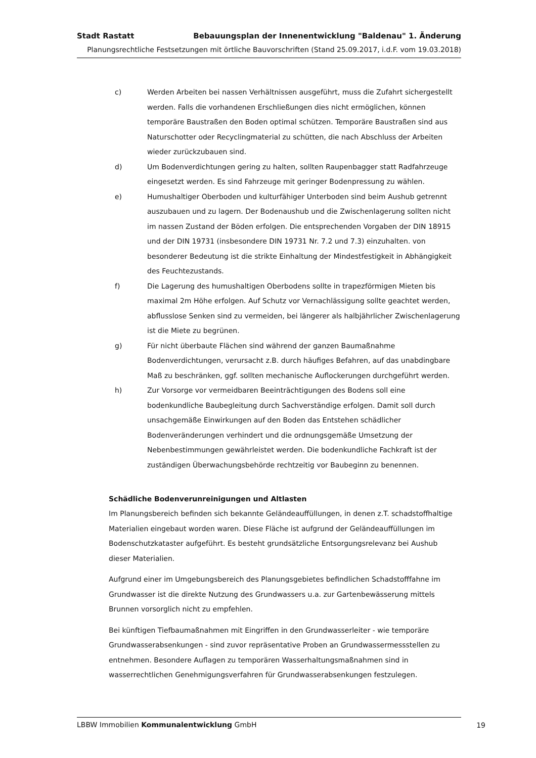Stadt Rastatt Bebauungsplan der Innenentwicklung "Baldenau" 1. Änderung
Planungsrechtliche Festsetzungen mit örtliche Bauvorschriften (Stand 25.09.2017, i.d.F. vom 19.03.2018)
c) Werden Arbeiten bei nassen Verhältnissen ausgeführt, muss die Zufahrt sichergestellt werden. Falls die vorhandenen Erschließungen dies nicht ermöglichen, können temporäre Baustraßen den Boden optimal schützen. Temporäre Baustraßen sind aus Naturschotter oder Recyclingmaterial zu schütten, die nach Abschluss der Arbeiten wieder zurückzubauen sind.
d) Um Bodenverdichtungen gering zu halten, sollten Raupenbagger statt Radfahrzeuge eingesetzt werden. Es sind Fahrzeuge mit geringer Bodenpressung zu wählen.
e) Humushaltiger Oberboden und kulturfähiger Unterboden sind beim Aushub getrennt auszubauen und zu lagern. Der Bodenaushub und die Zwischenlagerung sollten nicht im nassen Zustand der Böden erfolgen. Die entsprechenden Vorgaben der DIN 18915 und der DIN 19731 (insbesondere DIN 19731 Nr. 7.2 und 7.3) einzuhalten. von besonderer Bedeutung ist die strikte Einhaltung der Mindestfestigkeit in Abhängigkeit des Feuchtezustands.
f) Die Lagerung des humushaltigen Oberbodens sollte in trapezförmigen Mieten bis maximal 2m Höhe erfolgen. Auf Schutz vor Vernachlässigung sollte geachtet werden, abflusslose Senken sind zu vermeiden, bei längerer als halbjährlicher Zwischenlagerung ist die Miete zu begrünen.
g) Für nicht überbaute Flächen sind während der ganzen Baumaßnahme Bodenverdichtungen, verursacht z.B. durch häufiges Befahren, auf das unabdingbare Maß zu beschränken, ggf. sollten mechanische Auflockerungen durchgeführt werden.
h) Zur Vorsorge vor vermeidbaren Beeinträchtigungen des Bodens soll eine bodenkundliche Baubegleitung durch Sachverständige erfolgen. Damit soll durch unsachgemäße Einwirkungen auf den Boden das Entstehen schädlicher Bodenveränderungen verhindert und die ordnungsgemäße Umsetzung der Nebenbestimmungen gewährleistet werden. Die bodenkundliche Fachkraft ist der zuständigen Überwachungsbehörde rechtzeitig vor Baubeginn zu benennen.
Schädliche Bodenverunreinigungen und Altlasten
Im Planungsbereich befinden sich bekannte Geländeauffüllungen, in denen z.T. schadstoffhaltige Materialien eingebaut worden waren. Diese Fläche ist aufgrund der Geländeauffüllungen im Bodenschutzkataster aufgeführt. Es besteht grundsätzliche Entsorgungsrelevanz bei Aushub dieser Materialien.
Aufgrund einer im Umgebungsbereich des Planungsgebietes befindlichen Schadstofffahne im Grundwasser ist die direkte Nutzung des Grundwassers u.a. zur Gartenbewässerung mittels Brunnen vorsorglich nicht zu empfehlen.
Bei künftigen Tiefbaumaßnahmen mit Eingriffen in den Grundwasserleiter - wie temporäre Grundwasserabsenkungen - sind zuvor repräsentative Proben an Grundwassermessstellen zu entnehmen. Besondere Auflagen zu temporären Wasserhaltungsmaßnahmen sind in wasserrechtlichen Genehmigungsverfahren für Grundwasserabsenkungen festzulegen.
LBBW Immobilien Kommunalentwicklung GmbH
19